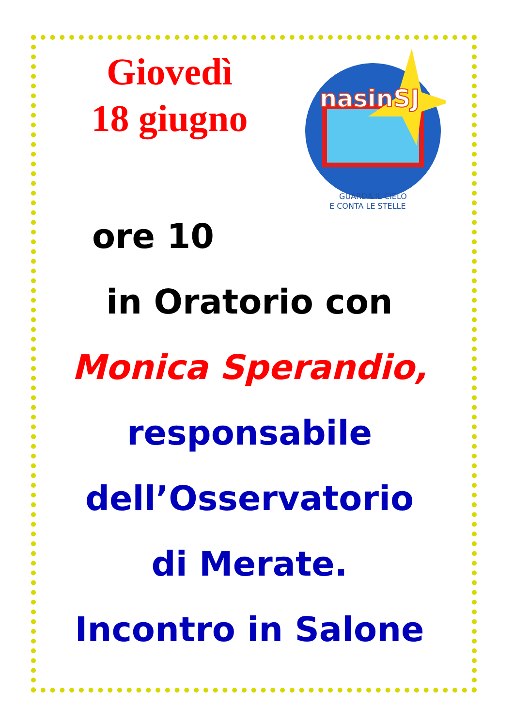Giovedì
18 giugno
nasinSJ
GUARDA IL CIELO
E CONTA LE STELLE
ore 10
in Oratorio con
Monica Sperandio,
responsabile
dell’Osservatorio
di Merate.
Incontro in Salone